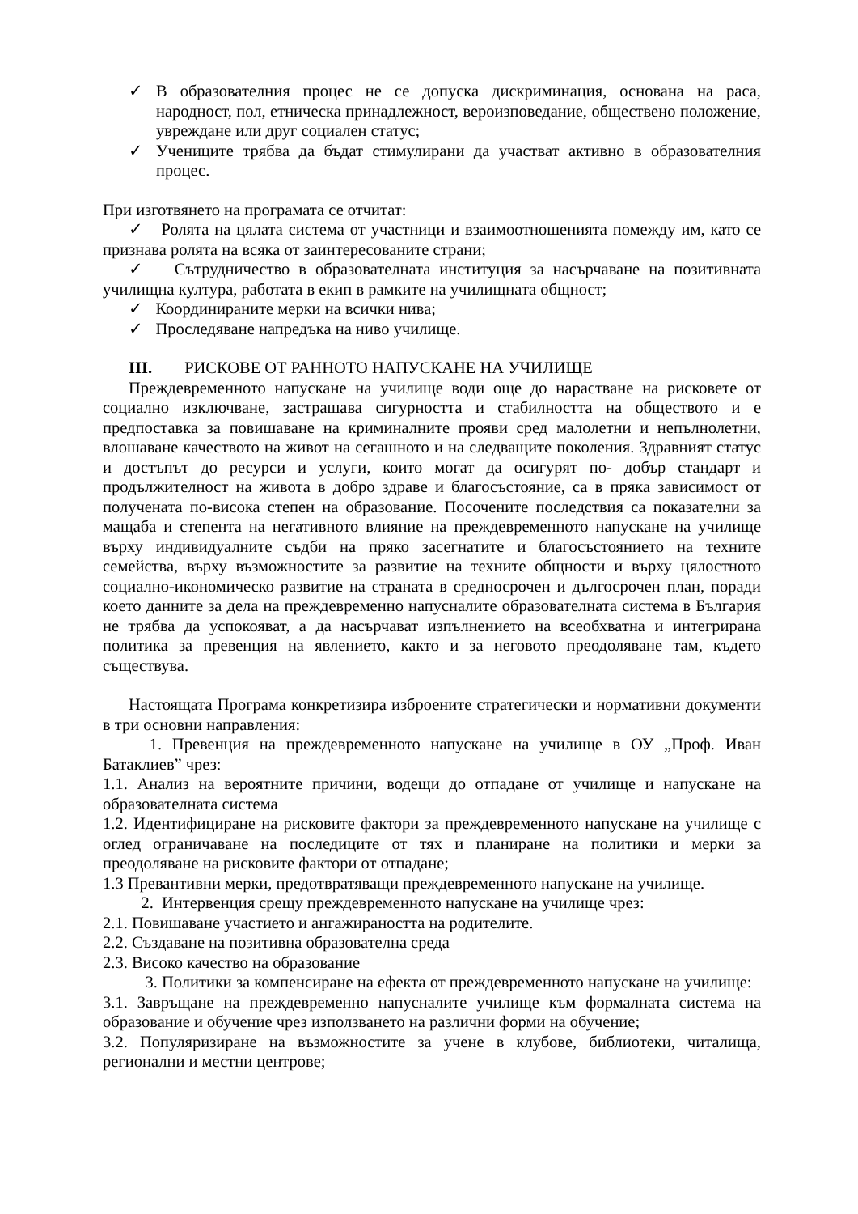✓ В образователния процес не се допуска дискриминация, основана на раса, народност, пол, етническа принадлежност, вероизповедание, обществено положение, увреждане или друг социален статус;
✓ Учениците трябва да бъдат стимулирани да участват активно в образователния процес.
При изготвянето на програмата се отчитат:
✓ Ролята на цялата система от участници и взаимоотношенията помежду им, като се признава ролята на всяка от заинтересованите страни;
✓ Сътрудничество в образователната институция за насърчаване на позитивната училищна култура, работата в екип в рамките на училищната общност;
✓ Координираните мерки на всички нива;
✓ Проследяване напредъка на ниво училище.
III. РИСКОВЕ ОТ РАННОТО НАПУСКАНЕ НА УЧИЛИЩЕ
Преждевременното напускане на училище води още до нарастване на рисковете от социално изключване, застрашава сигурността и стабилността на обществото и е предпоставка за повишаване на криминалните прояви сред малолетни и непълнолетни, влошаване качеството на живот на сегашното и на следващите поколения. Здравният статус и достъпът до ресурси и услуги, които могат да осигурят по- добър стандарт и продължителност на живота в добро здраве и благосъстояние, са в пряка зависимост от получената по-висока степен на образование. Посочените последствия са показателни за мащаба и степента на негативното влияние на преждевременното напускане на училище върху индивидуалните съдби на пряко засегнатите и благосъстоянието на техните семейства, върху възможностите за развитие на техните общности и върху цялостното социално-икономическо развитие на страната в средносрочен и дългосрочен план, поради което данните за дела на преждевременно напусналите образователната система в България не трябва да успокояват, а да насърчават изпълнението на всеобхватна и интегрирана политика за превенция на явлението, както и за неговото преодоляване там, където съществува.
Настоящата Програма конкретизира изброените стратегически и нормативни документи в три основни направления:
1. Превенция на преждевременното напускане на училище в ОУ „Проф. Иван Батаклиев” чрез:
1.1. Анализ на вероятните причини, водещи до отпадане от училище и напускане на образователната система
1.2. Идентифициране на рисковите фактори за преждевременното напускане на училище с оглед ограничаване на последиците от тях и планиране на политики и мерки за преодоляване на рисковите фактори от отпадане;
1.3 Превантивни мерки, предотвратяващи преждевременното напускане на училище.
2. Интервенция срещу преждевременното напускане на училище чрез:
2.1. Повишаване участието и ангажираността на родителите.
2.2. Създаване на позитивна образователна среда
2.3. Високо качество на образование
3. Политики за компенсиране на ефекта от преждевременното напускане на училище:
3.1. Завръщане на преждевременно напусналите училище към формалната система на образование и обучение чрез използването на различни форми на обучение;
3.2. Популяризиране на възможностите за учене в клубове, библиотеки, читалища, регионални и местни центрове;